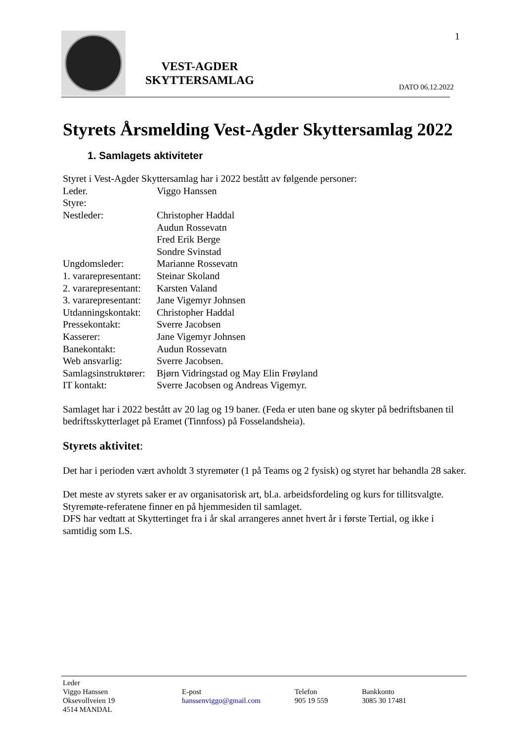1
VEST-AGDER
SKYTTERSAMLAG
DATO 06.12.2022
Styrets Årsmelding Vest-Agder Skyttersamlag 2022
1. Samlagets aktiviteter
Styret i Vest-Agder Skyttersamlag har i 2022 bestått av følgende personer:
Leder. Viggo Hanssen
Styre:
Nestleder: Christopher Haddal
Audun Rossevatn
Fred Erik Berge
Sondre Svinstad
Ungdomsleder: Marianne Rossevatn
1. vararepresentant: Steinar Skoland
2. vararepresentant: Karsten Valand
3. vararepresentant: Jane Vigemyr Johnsen
Utdanningskontakt: Christopher Haddal
Pressekontakt: Sverre Jacobsen
Kasserer: Jane Vigemyr Johnsen
Banekontakt: Audun Rossevatn
Web ansvarlig: Sverre Jacobsen.
Samlagsinstruktører: Bjørn Vidringstad og May Elin Frøyland
IT kontakt: Sverre Jacobsen og Andreas Vigemyr.
Samlaget har i 2022 bestått av 20 lag og 19 baner. (Feda er uten bane og skyter på bedriftsbanen til bedriftsskytterlaget på Eramet (Tinnfoss) på Fosselandsheia).
Styrets aktivitet:
Det har i perioden vært avholdt 3 styremøter (1 på Teams og 2 fysisk) og styret har behandla 28 saker.
Det meste av styrets saker er av organisatorisk art, bl.a. arbeidsfordeling og kurs for tillitsvalgte. Styremøte-referatene finner en på hjemmesiden til samlaget.
DFS har vedtatt at Skyttertinget fra i år skal arrangeres annet hvert år i første Tertial, og ikke i samtidig som LS.
Leder
Viggo Hanssen
Oksevollveien 19
4514 MANDAL
E-post
hanssenviggo@gmail.com
Telefon
905 19 559
Bankkonto
3085 30 17481